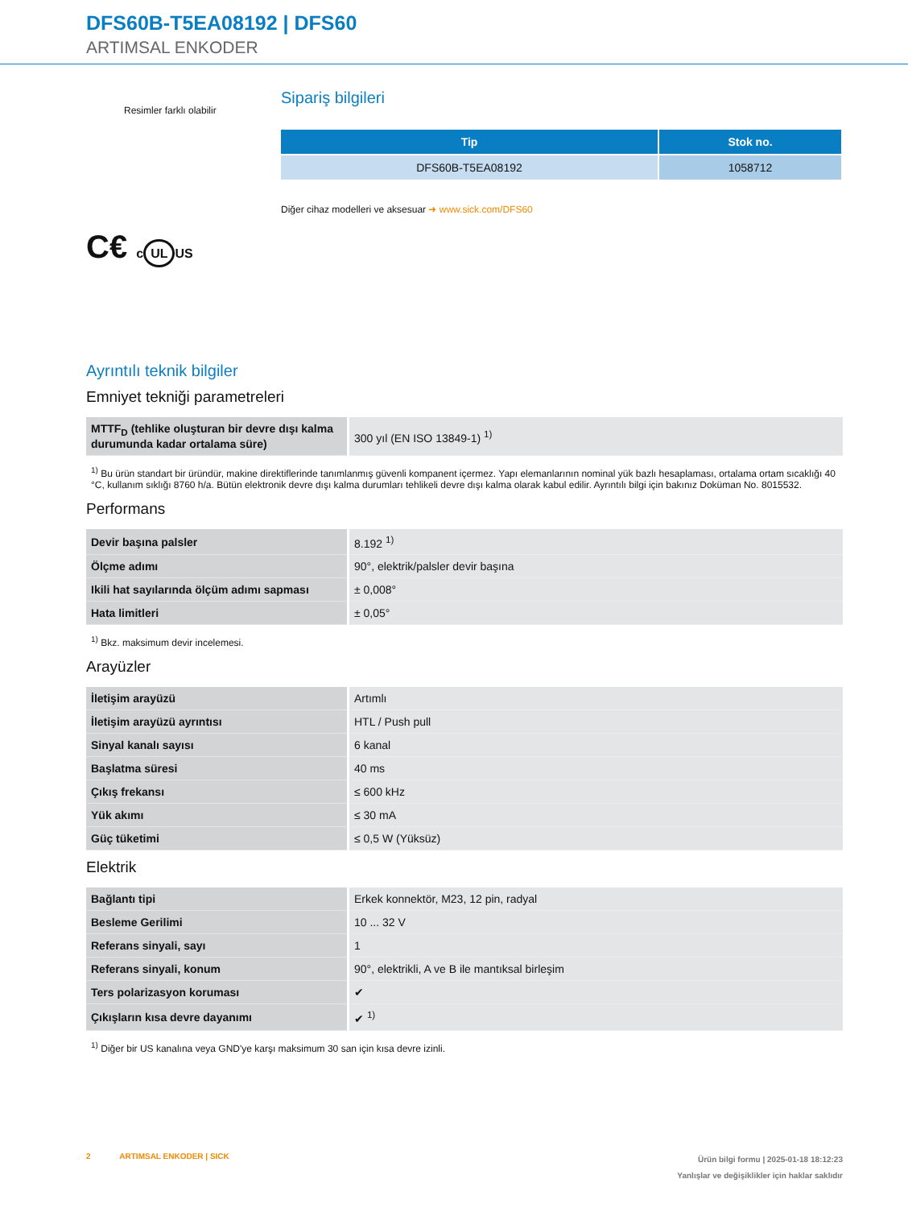DFS60B-T5EA08192 | DFS60
ARTIMSAL ENKODER
Resimler farklı olabilir
C€ c UL US
Sipariş bilgileri
| Tip | Stok no. |
| --- | --- |
| DFS60B-T5EA08192 | 1058712 |
Diğer cihaz modelleri ve aksesuar ➜ www.sick.com/DFS60
Ayrıntılı teknik bilgiler
Emniyet tekniği parametreleri
| MTTF<sub>D</sub> (tehlike oluşturan bir devre dışı kalma durumunda kadar ortalama süre) | 300 yıl (EN ISO 13849-1) <sup>1)</sup> |
<sup>1)</sup> Bu ürün standart bir üründür, makine direktiflerinde tanımlanmış güvenli kompanent içermez. Yapı elemanlarının nominal yük bazlı hesaplaması, ortalama ortam sıcaklığı 40 °C, kullanım sıklığı 8760 h/a. Bütün elektronik devre dışı kalma durumları tehlikeli devre dışı kalma olarak kabul edilir. Ayrıntılı bilgi için bakınız Doküman No. 8015532.
Performans
| Devir başına palsler | 8.192 <sup>1)</sup> |
| Ölçme adımı | 90°, elektrik/palsler devir başına |
| Ikili hat sayılarında ölçüm adımı sapması | ± 0,008° |
| Hata limitleri | ± 0,05° |
<sup>1)</sup> Bkz. maksimum devir incelemesi.
Arayüzler
| İletişim arayüzü | Artımlı |
| İletişim arayüzü ayrıntısı | HTL / Push pull |
| Sinyal kanalı sayısı | 6 kanal |
| Başlatma süresi | 40 ms |
| Çıkış frekansı | ≤ 600 kHz |
| Yük akımı | ≤ 30 mA |
| Güç tüketimi | ≤ 0,5 W (Yüksüz) |
Elektrik
| Bağlantı tipi | Erkek konnektör, M23, 12 pin, radyal |
| Besleme Gerilimi | 10 ... 32 V |
| Referans sinyali, sayı | 1 |
| Referans sinyali, konum | 90°, elektrikli, A ve B ile mantıksal birleşim |
| Ters polarizasyon koruması | ✔ |
| Çıkışların kısa devre dayanımı | ✔ <sup>1)</sup> |
<sup>1)</sup> Diğer bir US kanalına veya GND'ye karşı maksimum 30 san için kısa devre izinli.
2 ARTIMSAL ENKODER | SICK
Ürün bilgi formu | 2025-01-18 18:12:23
Yanlışlar ve değişiklikler için haklar saklıdır